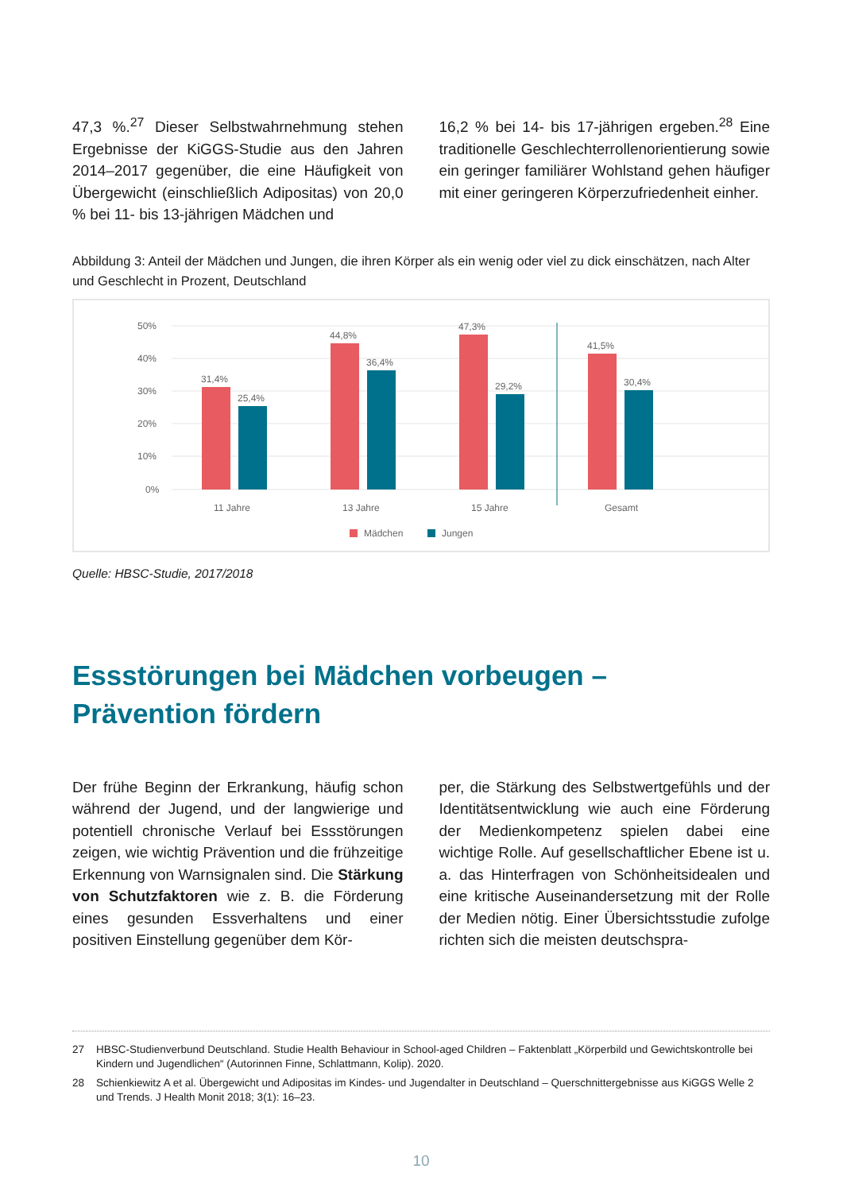47,3 %.<sup>27</sup> Dieser Selbstwahrnehmung stehen Ergebnisse der KiGGS-Studie aus den Jahren 2014–2017 gegenüber, die eine Häufigkeit von Übergewicht (einschließlich Adipositas) von 20,0 % bei 11- bis 13-jährigen Mädchen und
16,2 % bei 14- bis 17-jährigen ergeben.<sup>28</sup> Eine traditionelle Geschlechterrollenorientierung sowie ein geringer familiärer Wohlstand gehen häufiger mit einer geringeren Körperzufrieden­heit einher.
Abbildung 3: Anteil der Mädchen und Jungen, die ihren Körper als ein wenig oder viel zu dick einschätzen, nach Alter und Geschlecht in Prozent, Deutschland
50%
40%
30%
20%
10%
0%
31,4%
25,4%
44,8%
36,4%
47,3%
29,2%
41,5%
30,4%
11 Jahre
13 Jahre
15 Jahre
Gesamt
Mädchen
Jungen
Quelle: HBSC-Studie, 2017/2018
Essstörungen bei Mädchen vorbeugen –
Prävention fördern
Der frühe Beginn der Erkrankung, häufig schon während der Jugend, und der langwierige und potentiell chronische Verlauf bei Essstörungen zeigen, wie wichtig Prävention und die frühzei­tige Erkennung von Warnsignalen sind. Die Stärkung von Schutzfaktoren wie z. B. die Förderung eines gesunden Essverhaltens und einer positiven Einstellung gegenüber dem Kör-
per, die Stärkung des Selbstwertgefühls und der Identitätsentwicklung wie auch eine Förde­rung der Medienkompetenz spielen dabei eine wichtige Rolle. Auf gesellschaftlicher Ebene ist u. a. das Hinterfragen von Schönheitsidealen und eine kritische Auseinandersetzung mit der Rolle der Medien nötig. Einer Übersichtsstudie zufolge richten sich die meisten deutschspra-
27 HBSC-Studienverbund Deutschland. Studie Health Behaviour in School-aged Children – Faktenblatt „Körperbild und Gewichts­kontrolle bei Kindern und Jugendlichen“ (Autorinnen Finne, Schlattmann, Kolip). 2020.
28 Schienkiewitz A et al. Übergewicht und Adipositas im Kindes- und Jugendalter in Deutschland – Querschnittergebnisse aus KiGGS Welle 2 und Trends. J Health Monit 2018; 3(1): 16–23.
10